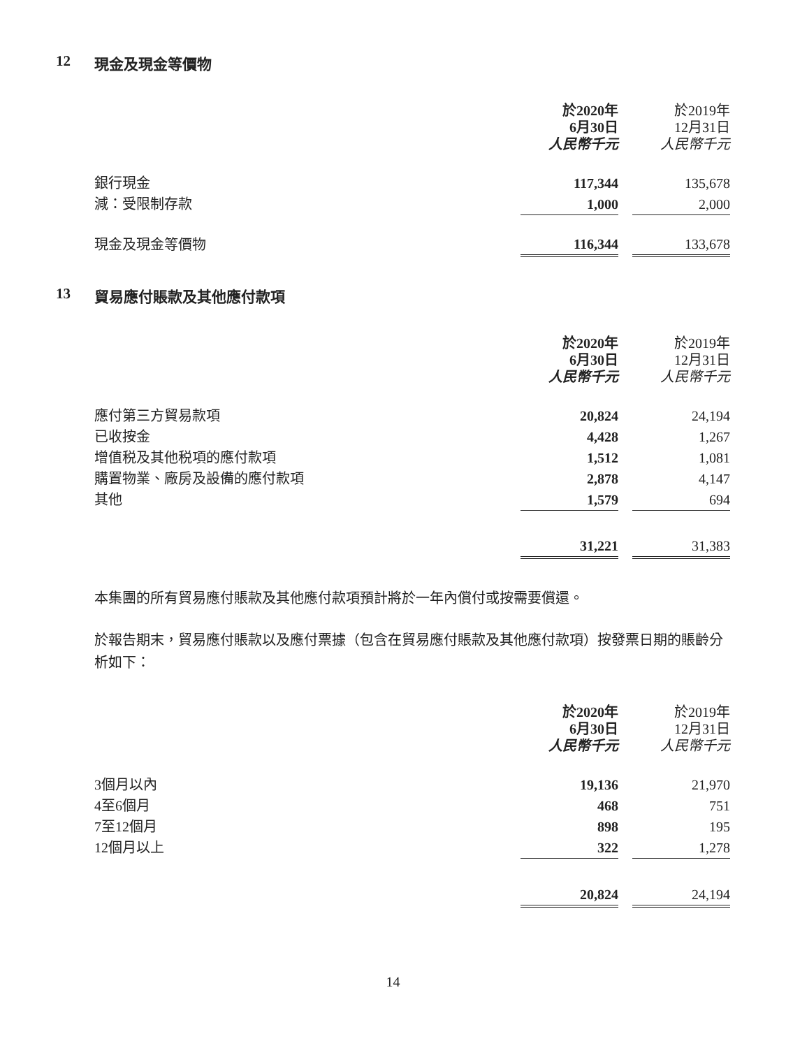12 現金及現金等價物
| | 於2020年 6月30日 人民幣千元 | | 於2019年 12月31日 人民幣千元 |
| 銀行現金 | 117,344 | | 135,678 |
| 減：受限制存款 | 1,000 | | 2,000 |
| 現金及現金等價物 | 116,344 | | 133,678 |
13 貿易應付賬款及其他應付款項
| | 於2020年 6月30日 人民幣千元 | | 於2019年 12月31日 人民幣千元 |
| 應付第三方貿易款項 | 20,824 | | 24,194 |
| 已收按金 | 4,428 | | 1,267 |
| 增值税及其他税項的應付款項 | 1,512 | | 1,081 |
| 購置物業、廠房及設備的應付款項 | 2,878 | | 4,147 |
| 其他 | 1,579 | | 694 |
| | 31,221 | | 31,383 |
本集團的所有貿易應付賬款及其他應付款項預計將於一年內償付或按需要償還。
於報告期末，貿易應付賬款以及應付票據（包含在貿易應付賬款及其他應付款項）按發票日期的賬齡分析如下：
| | 於2020年 6月30日 人民幣千元 | | 於2019年 12月31日 人民幣千元 |
| 3個月以內 | 19,136 | | 21,970 |
| 4至6個月 | 468 | | 751 |
| 7至12個月 | 898 | | 195 |
| 12個月以上 | 322 | | 1,278 |
| | 20,824 | | 24,194 |
14